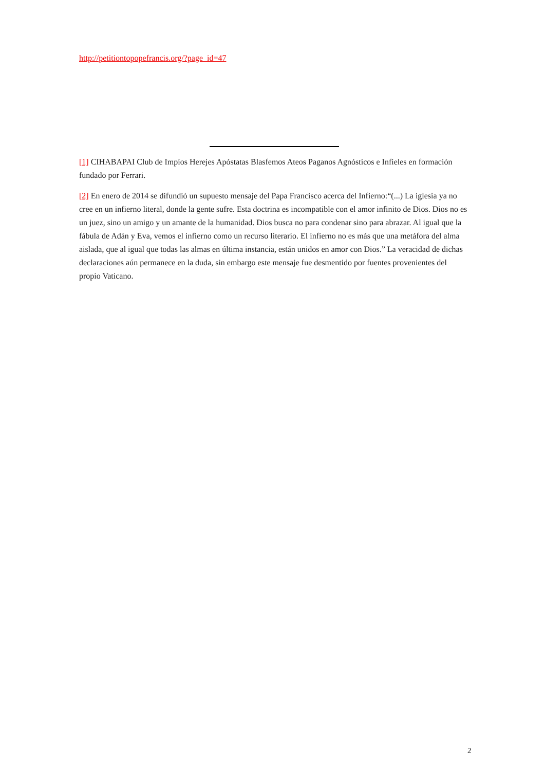http://petitiontopopefrancis.org/?page_id=47
[1] CIHABAPAI Club de Impíos Herejes Apóstatas Blasfemos Ateos Paganos Agnósticos e Infieles en formación fundado por Ferrari.
[2] En enero de 2014 se difundió un supuesto mensaje del Papa Francisco acerca del Infierno:“(...) La iglesia ya no cree en un infierno literal, donde la gente sufre. Esta doctrina es incompatible con el amor infinito de Dios. Dios no es un juez, sino un amigo y un amante de la humanidad. Dios busca no para condenar sino para abrazar. Al igual que la fábula de Adán y Eva, vemos el infierno como un recurso literario. El infierno no es más que una metáfora del alma aislada, que al igual que todas las almas en última instancia, están unidos en amor con Dios.” La veracidad de dichas declaraciones aún permanece en la duda, sin embargo este mensaje fue desmentido por fuentes provenientes del propio Vaticano.
2